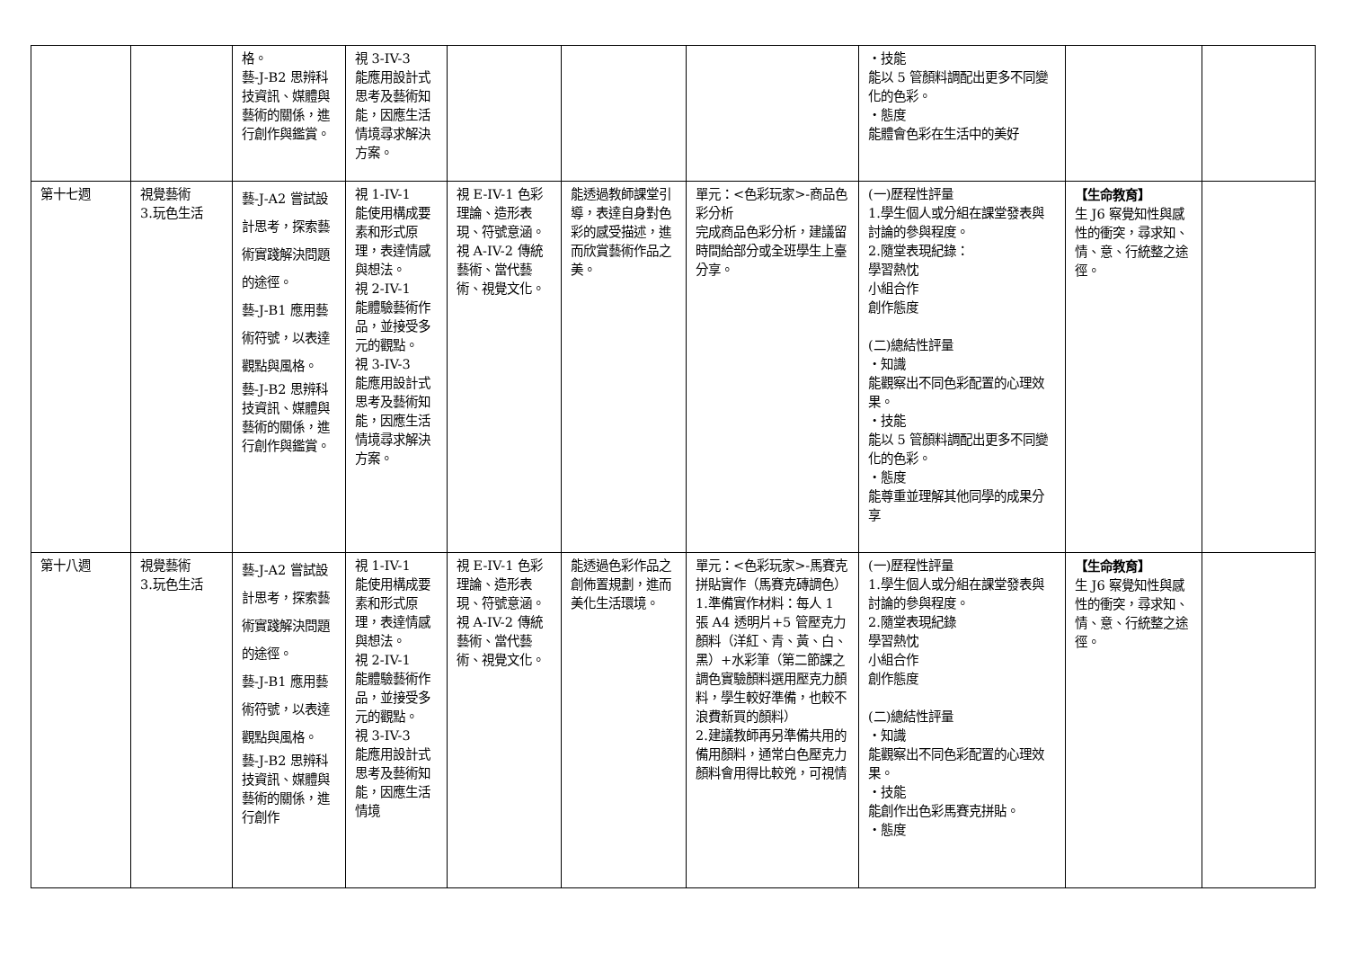| | | 格。 藝-J-B2 思辨科技資訊、媒體與藝術的關係，進行創作與鑑賞。 | 視 3-IV-3 能應用設計式思考及藝術知能，因應生活情境尋求解決方案。 | | | | ・技能 能以 5 管顏料調配出更多不同變化的色彩。 ・態度 能體會色彩在生活中的美好 | | |
| 第十七週 | 視覺藝術 3.玩色生活 | 藝-J-A2 嘗試設計思考，探索藝術實踐解決問題的途徑。 藝-J-B1 應用藝術符號，以表達觀點與風格。 藝-J-B2 思辨科技資訊、媒體與藝術的關係，進行創作與鑑賞。 | 視 1-IV-1 能使用構成要素和形式原理，表達情感與想法。 視 2-IV-1 能體驗藝術作品，並接受多元的觀點。 視 3-IV-3 能應用設計式思考及藝術知能，因應生活情境尋求解決方案。 | 視 E-IV-1 色彩理論、造形表現、符號意涵。 視 A-IV-2 傳統藝術、當代藝術、視覺文化。 | 能透過教師課堂引導，表達自身對色彩的感受描述，進而欣賞藝術作品之美。 | 單元：<色彩玩家>-商品色彩分析 完成商品色彩分析，建議留時間給部分或全班學生上臺分享。 | (一)歷程性評量 1.學生個人或分組在課堂發表與討論的參與程度。 2.隨堂表現紀錄： 學習熱忱 小組合作 創作態度 (二)總結性評量 ・知識 能觀察出不同色彩配置的心理效果。 ・技能 能以 5 管顏料調配出更多不同變化的色彩。 ・態度 能尊重並理解其他同學的成果分享 | 【生命教育】 生 J6 察覺知性與感性的衝突，尋求知、情、意、行統整之途徑。 | |
| 第十八週 | 視覺藝術 3.玩色生活 | 藝-J-A2 嘗試設計思考，探索藝術實踐解決問題的途徑。 藝-J-B1 應用藝術符號，以表達觀點與風格。 藝-J-B2 思辨科技資訊、媒體與藝術的關係，進行創作 | 視 1-IV-1 能使用構成要素和形式原理，表達情感與想法。 視 2-IV-1 能體驗藝術作品，並接受多元的觀點。 視 3-IV-3 能應用設計式思考及藝術知能，因應生活情境 | 視 E-IV-1 色彩理論、造形表現、符號意涵。 視 A-IV-2 傳統藝術、當代藝術、視覺文化。 | 能透過色彩作品之創佈置規劃，進而美化生活環境。 | 單元：<色彩玩家>-馬賽克拼貼實作（馬賽克磚調色） 1.準備實作材料：每人 1 張 A4 透明片+5 管壓克力顏料（洋紅、青、黃、白、黑）+水彩筆（第二節課之調色實驗顏料選用壓克力顏料，學生較好準備，也較不浪費新買的顏料） 2.建議教師再另準備共用的備用顏料，通常白色壓克力顏料會用得比較兇，可視情 | (一)歷程性評量 1.學生個人或分組在課堂發表與討論的參與程度。 2.隨堂表現紀錄 學習熱忱 小組合作 創作態度 (二)總結性評量 ・知識 能觀察出不同色彩配置的心理效果。 ・技能 能創作出色彩馬賽克拼貼。 ・態度 | 【生命教育】 生 J6 察覺知性與感性的衝突，尋求知、情、意、行統整之途徑。 | |